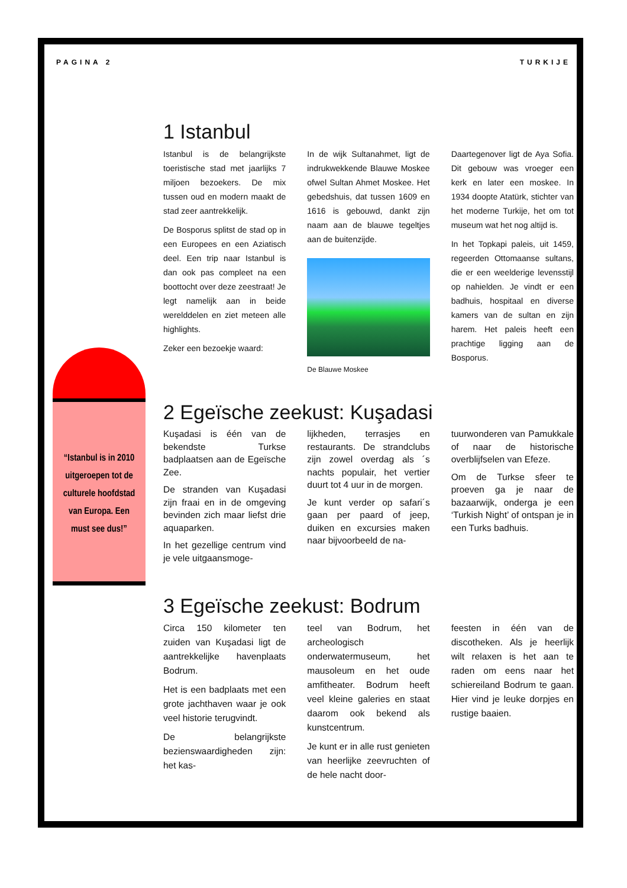PAGINA 2 TURKIJE
“Istanbul is in 2010 uitgeroepen tot de culturele hoofdstad van Europa. Een must see dus!”
1 Istanbul
Istanbul is de belangrijkste toeristische stad met jaarlijks 7 miljoen bezoekers. De mix tussen oud en modern maakt de stad zeer aantrekkelijk.
De Bosporus splitst de stad op in een Europees en een Aziatisch deel. Een trip naar Istanbul is dan ook pas compleet na een boottocht over deze zeestraat! Je legt namelijk aan in beide werelddelen en ziet meteen alle highlights.
Zeker een bezoekje waard:
In de wijk Sultanahmet, ligt de indrukwekkende Blauwe Moskee ofwel Sultan Ahmet Moskee. Het gebedshuis, dat tussen 1609 en 1616 is gebouwd, dankt zijn naam aan de blauwe tegeltjes aan de buitenzijde.
De Blauwe Moskee
Daartegenover ligt de Aya Sofia. Dit gebouw was vroeger een kerk en later een moskee. In 1934 doopte Atatürk, stichter van het moderne Turkije, het om tot museum wat het nog altijd is.
In het Topkapi paleis, uit 1459, regeerden Ottomaanse sultans, die er een weelderige levensstijl op nahielden. Je vindt er een badhuis, hospitaal en diverse kamers van de sultan en zijn harem. Het paleis heeft een prachtige ligging aan de Bosporus.
2 Egeïsche zeekust: Kuşadasi
Kuşadasi is één van de bekendste Turkse badplaatsen aan de Egeïsche Zee.
De stranden van Kuşadasi zijn fraai en in de omgeving bevinden zich maar liefst drie aquaparken.
In het gezellige centrum vind je vele uitgaansmoge-
lijkheden, terrasjes en restaurants. De strandclubs zijn zowel overdag als ´s nachts populair, het vertier duurt tot 4 uur in de morgen.
Je kunt verder op safari´s gaan per paard of jeep, duiken en excursies maken naar bijvoorbeeld de na-
tuurwonderen van Pamukkale of naar de historische overblijfselen van Efeze.
Om de Turkse sfeer te proeven ga je naar de bazaarwijk, onderga je een ‘Turkish Night’ of ontspan je in een Turks badhuis.
3 Egeïsche zeekust: Bodrum
Circa 150 kilometer ten zuiden van Kuşadasi ligt de aantrekkelijke havenplaats Bodrum.
Het is een badplaats met een grote jachthaven waar je ook veel historie terugvindt.
De belangrijkste bezienswaardigheden zijn: het kas-
teel van Bodrum, het archeologisch onderwatermuseum, het mausoleum en het oude amfitheater. Bodrum heeft veel kleine galeries en staat daarom ook bekend als kunstcentrum.
Je kunt er in alle rust genieten van heerlijke zeevruchten of de hele nacht door-
feesten in één van de discotheken. Als je heerlijk wilt relaxen is het aan te raden om eens naar het schiereiland Bodrum te gaan. Hier vind je leuke dorpjes en rustige baaien.